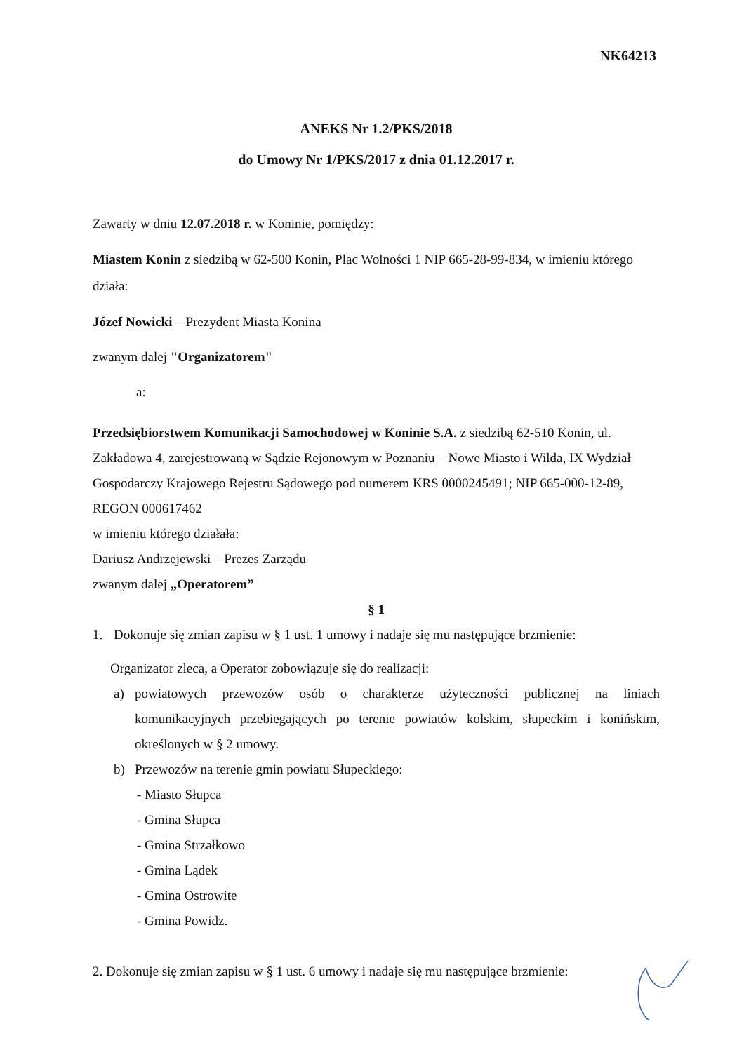NK64213
ANEKS Nr 1.2/PKS/2018
do Umowy Nr 1/PKS/2017 z dnia 01.12.2017 r.
Zawarty w dniu 12.07.2018 r. w Koninie, pomiędzy:
Miastem Konin z siedzibą w 62-500 Konin, Plac Wolności 1 NIP 665-28-99-834, w imieniu którego działa:
Józef Nowicki – Prezydent Miasta Konina
zwanym dalej "Organizatorem"
a:
Przedsiębiorstwem Komunikacji Samochodowej w Koninie S.A. z siedzibą 62-510 Konin, ul. Zakładowa 4, zarejestrowaną w Sądzie Rejonowym w Poznaniu – Nowe Miasto i Wilda, IX Wydział Gospodarczy Krajowego Rejestru Sądowego pod numerem KRS 0000245491; NIP 665-000-12-89, REGON 000617462
w imieniu którego działała:
Dariusz Andrzejewski – Prezes Zarządu
zwanym dalej „Operatorem”
§ 1
1. Dokonuje się zmian zapisu w § 1 ust. 1 umowy i nadaje się mu następujące brzmienie:
Organizator zleca, a Operator zobowiązuje się do realizacji:
a) powiatowych przewozów osób o charakterze użyteczności publicznej na liniach komunikacyjnych przebiegających po terenie powiatów kolskim, słupeckim i konińskim, określonych w § 2 umowy.
b) Przewozów na terenie gmin powiatu Słupeckiego:
- Miasto Słupca
- Gmina Słupca
- Gmina Strzałkowo
- Gmina Lądek
- Gmina Ostrowite
- Gmina Powidz.
2. Dokonuje się zmian zapisu w § 1 ust. 6 umowy i nadaje się mu następujące brzmienie: